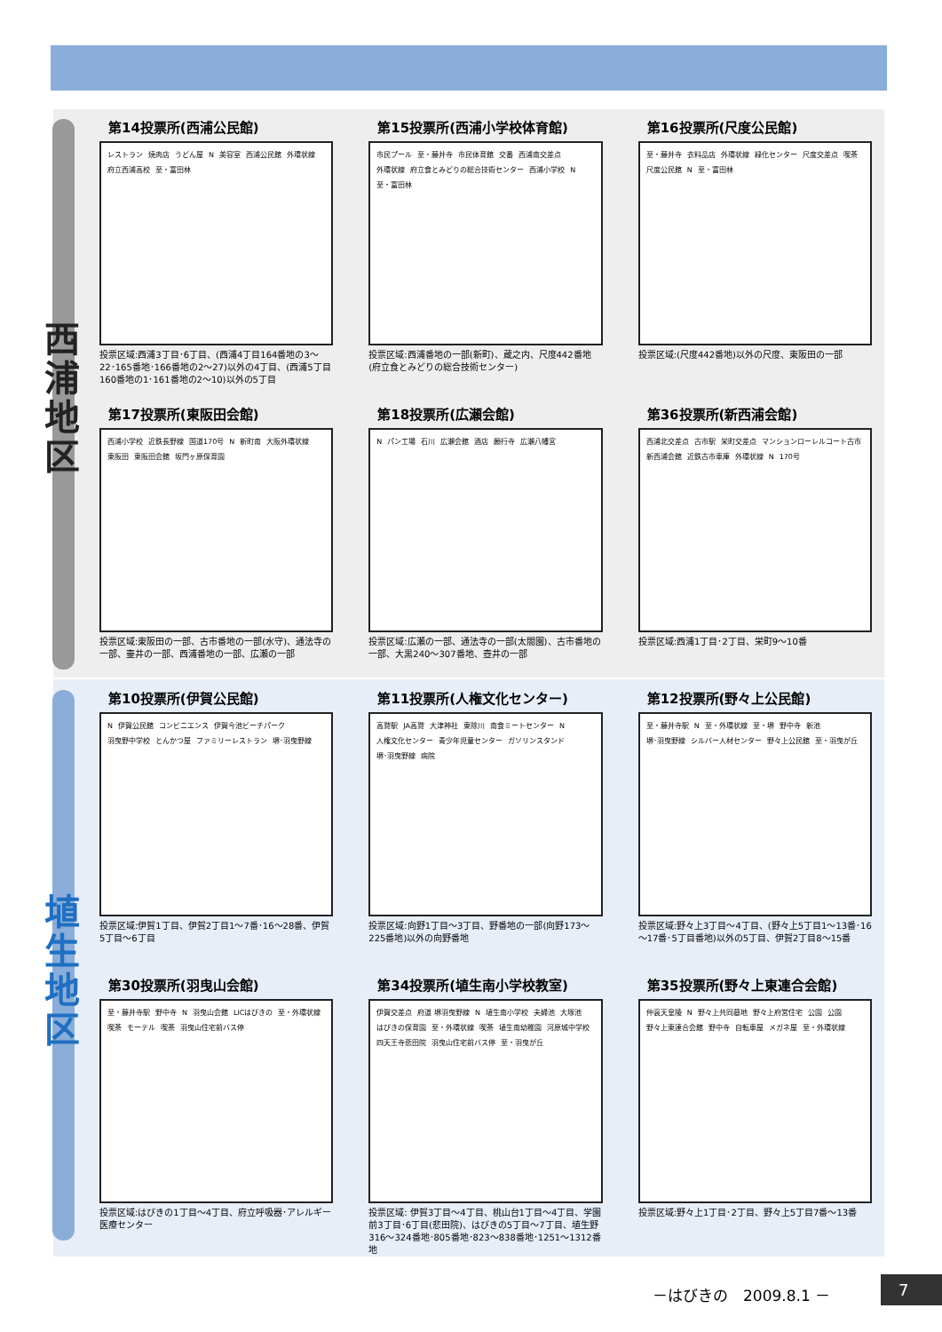西
浦
地
区
埴
生
地
区
第14投票所(西浦公民館)
レストラン 焼肉店 うどん屋 N 美容室 西浦公民館 外環状線 府立西浦高校 至・富田林
投票区域:西浦3丁目･6丁目、(西浦4丁目164番地の3～22･165番地･166番地の2～27)以外の4丁目、(西浦5丁目160番地の1･161番地の2～10)以外の5丁目
第15投票所(西浦小学校体育館)
市民プール 至・藤井寺 市民体育館 交番 西浦南交差点 外環状線 府立食とみどりの総合技術センター 西浦小学校 N 至・富田林
投票区域:西浦番地の一部(新町)、蔵之内、尺度442番地(府立食とみどりの総合技術センター)
第16投票所(尺度公民館)
至・藤井寺 衣料品店 外環状線 緑化センター 尺度交差点 喫茶 尺度公民館 N 至・富田林
投票区域:(尺度442番地)以外の尺度、東阪田の一部
第17投票所(東阪田会館)
西浦小学校 近鉄長野線 国道170号 N 新町南 大阪外環状線 東阪田 東阪田会館 坂門ヶ原保育園
投票区域:東阪田の一部、古市番地の一部(水守)、通法寺の一部、壷井の一部、西浦番地の一部、広瀬の一部
第18投票所(広瀬会館)
Nパン工場 石川 広瀬会館 酒店 願行寺 広瀬八幡宮
投票区域:広瀬の一部、通法寺の一部(太閤園)、古市番地の一部、大黒240～307番地、壺井の一部
第36投票所(新西浦会館)
西浦北交差点 古市駅 栄町交差点 マンションローレルコート古市 新西浦会館 近鉄古市車庫 外環状線 N 170号
投票区域:西浦1丁目･2丁目、栄町9～10番
第10投票所(伊賀公民館)
N伊賀公民館 コンビニエンス 伊賀今池ビーチパーク 羽曳野中学校 とんかつ屋 ファミリーレストラン 堺･羽曳野線
投票区域:伊賀1丁目、伊賀2丁目1～7番･16～28番、伊賀5丁目～6丁目
第11投票所(人権文化センター)
高鷲駅 JA高鷲 大津神社 東除川 南食ミートセンター N 人権文化センター 青少年児童センター ガソリンスタンド 堺･羽曳野線 病院
投票区域:向野1丁目～3丁目、野番地の一部(向野173～225番地)以外の向野番地
第12投票所(野々上公民館)
至・藤井寺駅 N 至・外環状線 至・堺 野中寺 新池 堺･羽曳野線 シルバー人材センター 野々上公民館 至・羽曳が丘
投票区域:野々上3丁目～4丁目、(野々上5丁目1～13番･16～17番･5丁目番地)以外の5丁目、伊賀2丁目8～15番
第30投票所(羽曳山会館)
至・藤井寺駅 野中寺 N 羽曳山会館 LICはびきの 至・外環状線 喫茶 モーテル 喫茶 羽曳山住宅前バス停
投票区域:はびきの1丁目～4丁目、府立呼吸器･アレルギー医療センター
第34投票所(埴生南小学校教室)
伊賀交差点 府道 堺羽曳野線 N 埴生南小学校 夫婦池 大塚池 はびきの保育園 至・外環状線 喫茶 埴生南幼稚園 河原城中学校 四天王寺悲田院 羽曳山住宅前バス停 至・羽曳が丘
投票区域: 伊賀3丁目～4丁目、桃山台1丁目～4丁目、学園前3丁目･6丁目(悲田院)、はびきの5丁目～7丁目、埴生野316～324番地･805番地･823～838番地･1251～1312番地
第35投票所(野々上東連合会館)
仲哀天皇陵 N 野々上共同墓地 野々上府営住宅 公園 公園 野々上東連合会館 野中寺 自転車屋 メガネ屋 至・外環状線
投票区域:野々上1丁目･2丁目、野々上5丁目7番～13番
－はびきの　2009.8.1 － 7